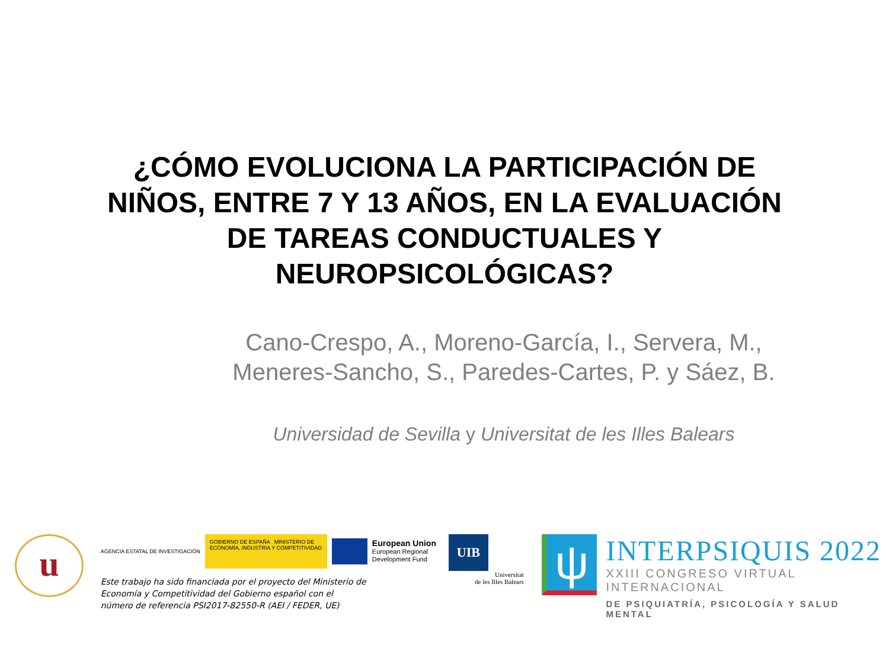¿CÓMO EVOLUCIONA LA PARTICIPACIÓN DE
NIÑOS, ENTRE 7 Y 13 AÑOS, EN LA EVALUACIÓN
DE TAREAS CONDUCTUALES Y
NEUROPSICOLÓGICAS?
Cano-Crespo, A., Moreno-García, I., Servera, M.,
Meneres-Sancho, S., Paredes-Cartes, P. y Sáez, B.
Universidad de Sevilla y Universitat de les Illes Balears
u
AGENCIA ESTATAL DE INVESTIGACIÓN
GOBIERNO DE ESPAÑA MINISTERIO DE ECONOMÍA, INDUSTRIA Y COMPETITIVIDAD
European Union
European Regional
Development Fund
Este trabajo ha sido financiada por el proyecto del Ministerio de Economía y Competitividad del Gobierno español con el número de referencia PSI2017-82550-R (AEI / FEDER, UE)
UIB
Universitat
de les Illes Balears
ψ
INTERPSIQUIS 2022
XXIII CONGRESO VIRTUAL INTERNACIONAL
DE PSIQUIATRÍA, PSICOLOGÍA Y SALUD MENTAL